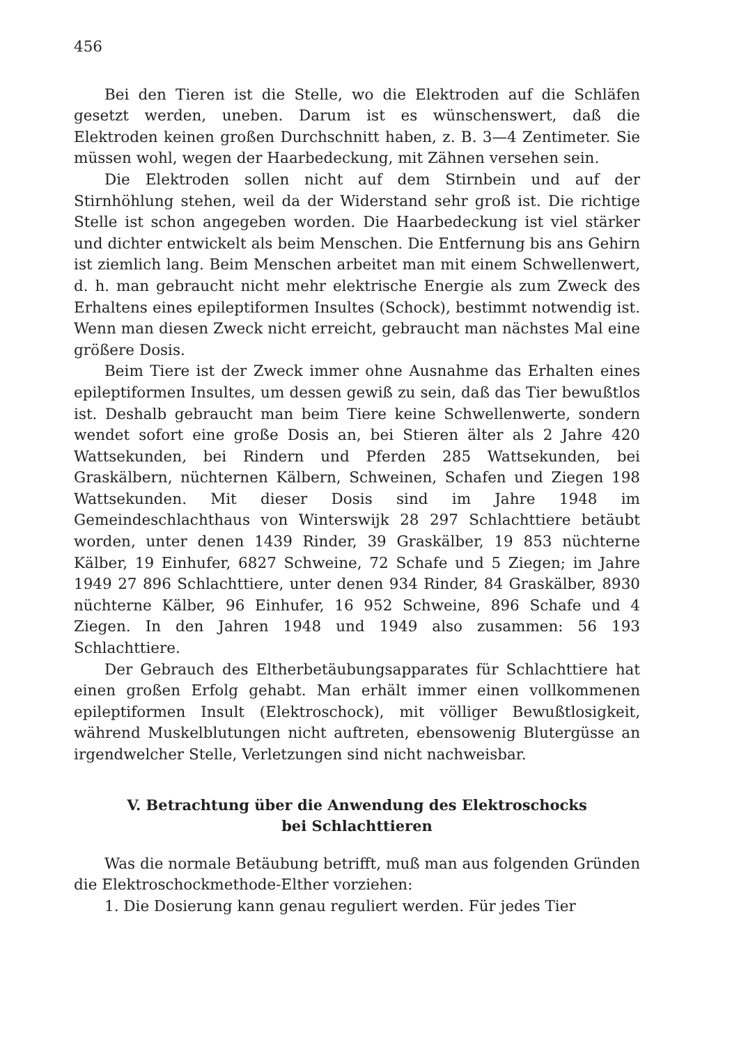456
Bei den Tieren ist die Stelle, wo die Elektroden auf die Schläfen gesetzt werden, uneben. Darum ist es wünschenswert, daß die Elektroden keinen großen Durchschnitt haben, z. B. 3—4 Zentimeter. Sie müssen wohl, wegen der Haarbedeckung, mit Zähnen versehen sein.
Die Elektroden sollen nicht auf dem Stirnbein und auf der Stirnhöhlung stehen, weil da der Widerstand sehr groß ist. Die richtige Stelle ist schon angegeben worden. Die Haarbedeckung ist viel stärker und dichter entwickelt als beim Menschen. Die Entfernung bis ans Gehirn ist ziemlich lang. Beim Menschen arbeitet man mit einem Schwellenwert, d. h. man gebraucht nicht mehr elektrische Energie als zum Zweck des Erhaltens eines epileptiformen Insultes (Schock), bestimmt notwendig ist. Wenn man diesen Zweck nicht erreicht, gebraucht man nächstes Mal eine größere Dosis.
Beim Tiere ist der Zweck immer ohne Ausnahme das Erhalten eines epileptiformen Insultes, um dessen gewiß zu sein, daß das Tier bewußtlos ist. Deshalb gebraucht man beim Tiere keine Schwellenwerte, sondern wendet sofort eine große Dosis an, bei Stieren älter als 2 Jahre 420 Wattsekunden, bei Rindern und Pferden 285 Wattsekunden, bei Graskälbern, nüchternen Kälbern, Schweinen, Schafen und Ziegen 198 Wattsekunden. Mit dieser Dosis sind im Jahre 1948 im Gemeindeschlachthaus von Winterswijk 28 297 Schlachttiere betäubt worden, unter denen 1439 Rinder, 39 Graskälber, 19 853 nüchterne Kälber, 19 Einhufer, 6827 Schweine, 72 Schafe und 5 Ziegen; im Jahre 1949 27 896 Schlachttiere, unter denen 934 Rinder, 84 Graskälber, 8930 nüchterne Kälber, 96 Einhufer, 16 952 Schweine, 896 Schafe und 4 Ziegen. In den Jahren 1948 und 1949 also zusammen: 56 193 Schlachttiere.
Der Gebrauch des Eltherbetäubungsapparates für Schlachttiere hat einen großen Erfolg gehabt. Man erhält immer einen vollkommenen epileptiformen Insult (Elektroschock), mit völliger Bewußtlosigkeit, während Muskelblutungen nicht auftreten, ebensowenig Blutergüsse an irgendwelcher Stelle, Verletzungen sind nicht nachweisbar.
V. Betrachtung über die Anwendung des Elektroschocks
bei Schlachttieren
Was die normale Betäubung betrifft, muß man aus folgenden Gründen die Elektroschockmethode-Elther vorziehen:
1. Die Dosierung kann genau reguliert werden. Für jedes Tier